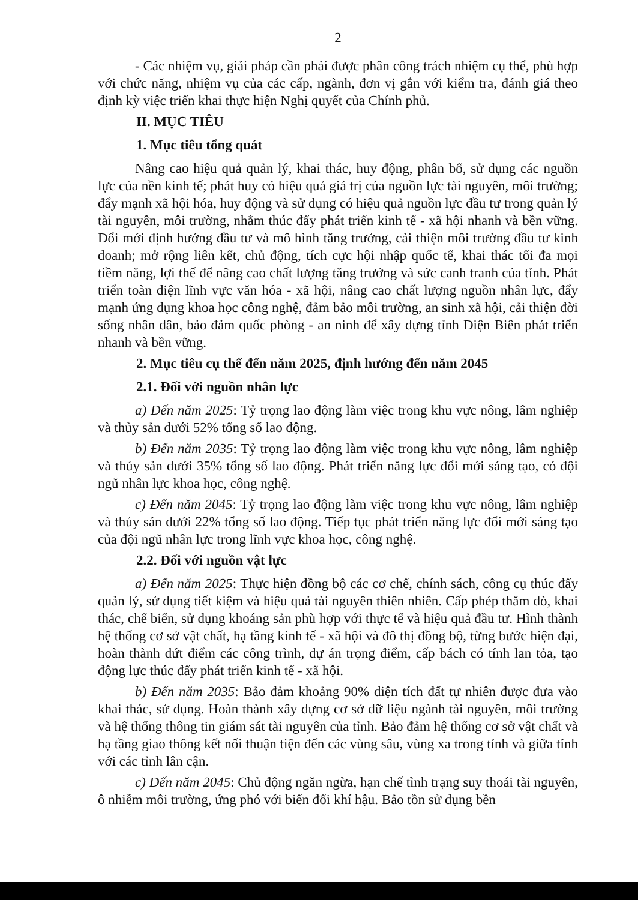2
- Các nhiệm vụ, giải pháp cần phải được phân công trách nhiệm cụ thể, phù hợp với chức năng, nhiệm vụ của các cấp, ngành, đơn vị gắn với kiểm tra, đánh giá theo định kỳ việc triển khai thực hiện Nghị quyết của Chính phủ.
II. MỤC TIÊU
1. Mục tiêu tổng quát
Nâng cao hiệu quả quản lý, khai thác, huy động, phân bổ, sử dụng các nguồn lực của nền kinh tế; phát huy có hiệu quả giá trị của nguồn lực tài nguyên, môi trường; đẩy mạnh xã hội hóa, huy động và sử dụng có hiệu quả nguồn lực đầu tư trong quản lý tài nguyên, môi trường, nhằm thúc đẩy phát triển kinh tế - xã hội nhanh và bền vững. Đổi mới định hướng đầu tư và mô hình tăng trưởng, cải thiện môi trường đầu tư kinh doanh; mở rộng liên kết, chủ động, tích cực hội nhập quốc tế, khai thác tối đa mọi tiềm năng, lợi thế để nâng cao chất lượng tăng trưởng và sức canh tranh của tỉnh. Phát triển toàn diện lĩnh vực văn hóa - xã hội, nâng cao chất lượng nguồn nhân lực, đẩy mạnh ứng dụng khoa học công nghệ, đảm bảo môi trường, an sinh xã hội, cải thiện đời sống nhân dân, bảo đảm quốc phòng - an ninh để xây dựng tỉnh Điện Biên phát triển nhanh và bền vững.
2. Mục tiêu cụ thể đến năm 2025, định hướng đến năm 2045
2.1. Đối với nguồn nhân lực
a) Đến năm 2025: Tỷ trọng lao động làm việc trong khu vực nông, lâm nghiệp và thủy sản dưới 52% tổng số lao động.
b) Đến năm 2035: Tỷ trọng lao động làm việc trong khu vực nông, lâm nghiệp và thủy sản dưới 35% tổng số lao động. Phát triển năng lực đổi mới sáng tạo, có đội ngũ nhân lực khoa học, công nghệ.
c) Đến năm 2045: Tỷ trọng lao động làm việc trong khu vực nông, lâm nghiệp và thủy sản dưới 22% tổng số lao động. Tiếp tục phát triển năng lực đổi mới sáng tạo của đội ngũ nhân lực trong lĩnh vực khoa học, công nghệ.
2.2. Đối với nguồn vật lực
a) Đến năm 2025: Thực hiện đồng bộ các cơ chế, chính sách, công cụ thúc đẩy quản lý, sử dụng tiết kiệm và hiệu quả tài nguyên thiên nhiên. Cấp phép thăm dò, khai thác, chế biến, sử dụng khoáng sản phù hợp với thực tế và hiệu quả đầu tư. Hình thành hệ thống cơ sở vật chất, hạ tầng kinh tế - xã hội và đô thị đồng bộ, từng bước hiện đại, hoàn thành dứt điểm các công trình, dự án trọng điểm, cấp bách có tính lan tỏa, tạo động lực thúc đẩy phát triển kinh tế - xã hội.
b) Đến năm 2035: Bảo đảm khoảng 90% diện tích đất tự nhiên được đưa vào khai thác, sử dụng. Hoàn thành xây dựng cơ sở dữ liệu ngành tài nguyên, môi trường và hệ thống thông tin giám sát tài nguyên của tỉnh. Bảo đảm hệ thống cơ sở vật chất và hạ tầng giao thông kết nối thuận tiện đến các vùng sâu, vùng xa trong tỉnh và giữa tỉnh với các tỉnh lân cận.
c) Đến năm 2045: Chủ động ngăn ngừa, hạn chế tình trạng suy thoái tài nguyên, ô nhiễm môi trường, ứng phó với biến đổi khí hậu. Bảo tồn sử dụng bền